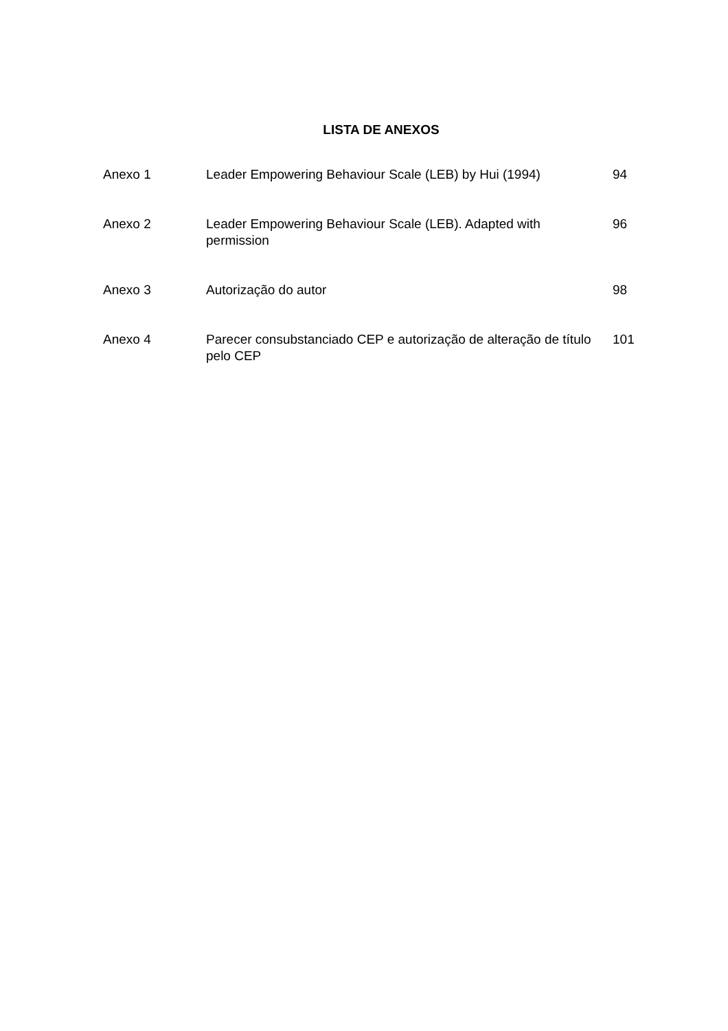LISTA DE ANEXOS
| Anexo 1 | Leader Empowering Behaviour Scale (LEB) by Hui (1994) | 94 |
| Anexo 2 | Leader Empowering Behaviour Scale (LEB). Adapted with permission | 96 |
| Anexo 3 | Autorização do autor | 98 |
| Anexo 4 | Parecer consubstanciado CEP e autorização de alteração de título pelo CEP | 101 |